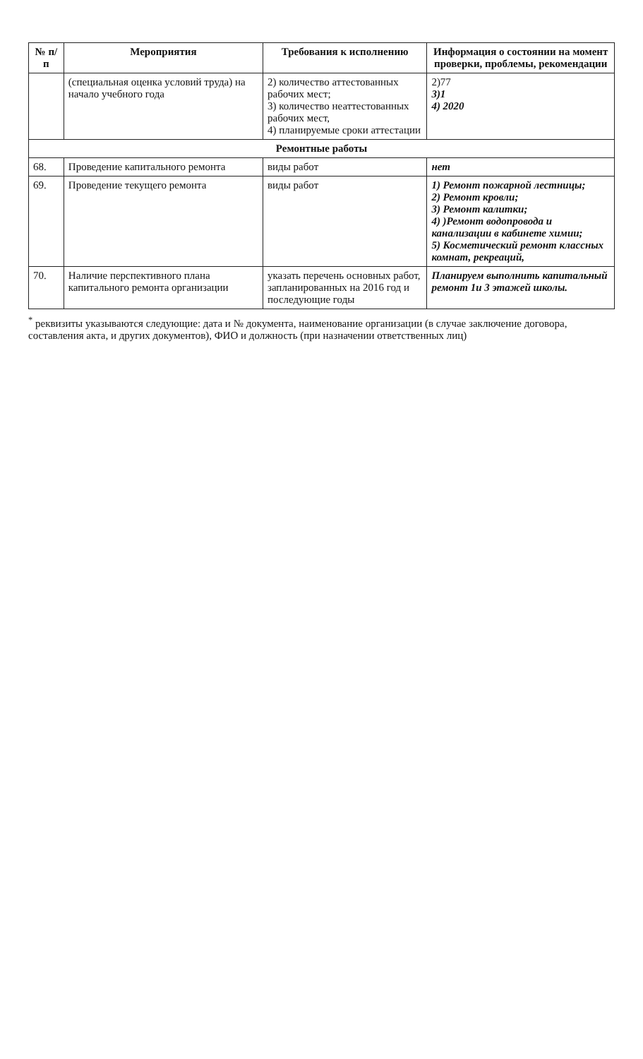| № п/п | Мероприятия | Требования к исполнению | Информация о состоянии на момент проверки, проблемы, рекомендации |
| --- | --- | --- | --- |
| | (специальная оценка условий труда) на начало учебного года | 2) количество аттестованных рабочих мест; 3) количество неаттестованных рабочих мест, 4) планируемые сроки аттестации | 2)77 3)1 4) 2020 |
| Ремонтные работы | | | |
| 68. | Проведение капитального ремонта | виды работ | нет |
| 69. | Проведение текущего ремонта | виды работ | 1) Ремонт пожарной лестницы; 2) Ремонт кровли; 3) Ремонт калитки; 4) )Ремонт водопровода и канализации в кабинете химии; 5) Косметический ремонт классных комнат, рекреаций, |
| 70. | Наличие перспективного плана капитального ремонта организации | указать перечень основных работ, запланированных на 2016 год и последующие годы | Планируем выполнить капитальный ремонт 1и 3 этажей школы. |
<sup>*</sup> реквизиты указываются следующие: дата и № документа, наименование организации (в случае заключение договора, составления акта, и других документов), ФИО и должность (при назначении ответственных лиц)